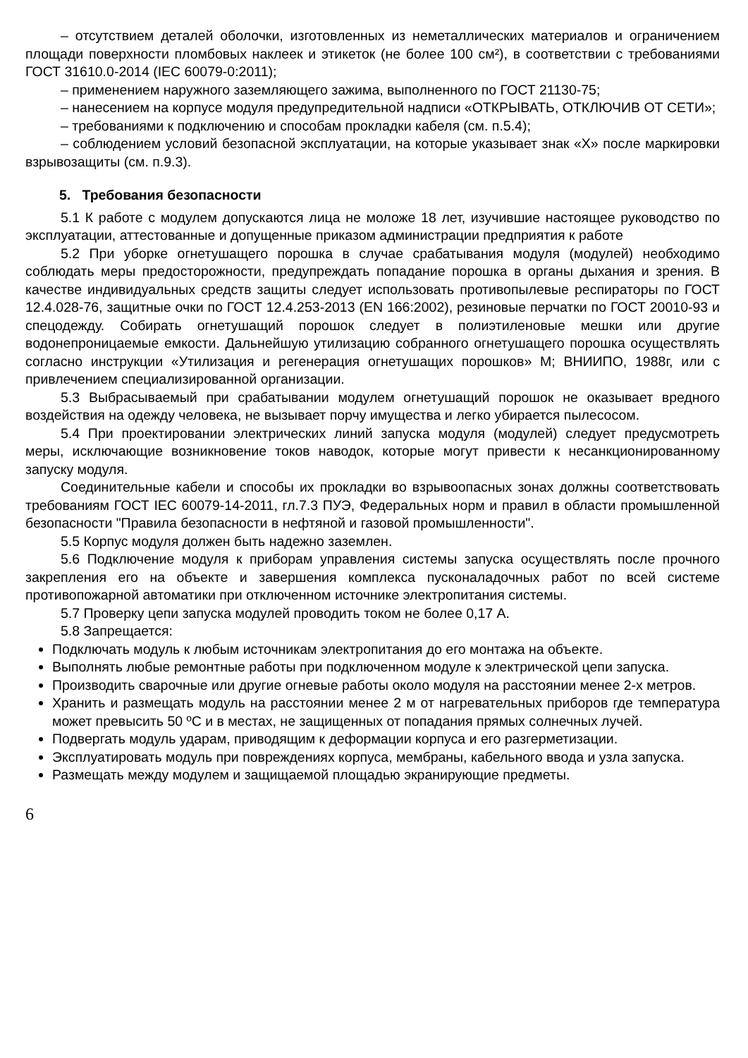– отсутствием деталей оболочки, изготовленных из неметаллических материалов и ограничением площади поверхности пломбовых наклеек и этикеток (не более 100 см²), в соответствии с требованиями ГОСТ 31610.0-2014 (IEC 60079-0:2011);
– применением наружного заземляющего зажима, выполненного по ГОСТ 21130-75;
– нанесением на корпусе модуля предупредительной надписи «ОТКРЫВАТЬ, ОТКЛЮЧИВ ОТ СЕТИ»;
– требованиями к подключению и способам прокладки кабеля (см. п.5.4);
– соблюдением условий безопасной эксплуатации, на которые указывает знак «Х» после маркировки взрывозащиты (см. п.9.3).
5. Требования безопасности
5.1 К работе с модулем допускаются лица не моложе 18 лет, изучившие настоящее руководство по эксплуатации, аттестованные и допущенные приказом администрации предприятия к работе
5.2 При уборке огнетушащего порошка в случае срабатывания модуля (модулей) необходимо соблюдать меры предосторожности, предупреждать попадание порошка в органы дыхания и зрения. В качестве индивидуальных средств защиты следует использовать противопылевые респираторы по ГОСТ 12.4.028-76, защитные очки по ГОСТ 12.4.253-2013 (EN 166:2002), резиновые перчатки по ГОСТ 20010-93 и спецодежду. Собирать огнетушащий порошок следует в полиэтиленовые мешки или другие водонепроницаемые емкости. Дальнейшую утилизацию собранного огнетушащего порошка осуществлять согласно инструкции «Утилизация и регенерация огнетушащих порошков» М; ВНИИПО, 1988г, или с привлечением специализированной организации.
5.3 Выбрасываемый при срабатывании модулем огнетушащий порошок не оказывает вредного воздействия на одежду человека, не вызывает порчу имущества и легко убирается пылесосом.
5.4 При проектировании электрических линий запуска модуля (модулей) следует предусмотреть меры, исключающие возникновение токов наводок, которые могут привести к несанкционированному запуску модуля.
Соединительные кабели и способы их прокладки во взрывоопасных зонах должны соответствовать требованиям ГОСТ IEC 60079-14-2011, гл.7.3 ПУЭ, Федеральных норм и правил в области промышленной безопасности "Правила безопасности в нефтяной и газовой промышленности".
5.5 Корпус модуля должен быть надежно заземлен.
5.6 Подключение модуля к приборам управления системы запуска осуществлять после прочного закрепления его на объекте и завершения комплекса пусконаладочных работ по всей системе противопожарной автоматики при отключенном источнике электропитания системы.
5.7 Проверку цепи запуска модулей проводить током не более 0,17 А.
5.8 Запрещается:
Подключать модуль к любым источникам электропитания до его монтажа на объекте.
Выполнять любые ремонтные работы при подключенном модуле к электрической цепи запуска.
Производить сварочные или другие огневые работы около модуля на расстоянии менее 2-х метров.
Хранить и размещать модуль на расстоянии менее 2 м от нагревательных приборов где температура может превысить 50 ºС и в местах, не защищенных от попадания прямых солнечных лучей.
Подвергать модуль ударам, приводящим к деформации корпуса и его разгерметизации.
Эксплуатировать модуль при повреждениях корпуса, мембраны, кабельного ввода и узла запуска.
Размещать между модулем и защищаемой площадью экранирующие предметы.
6